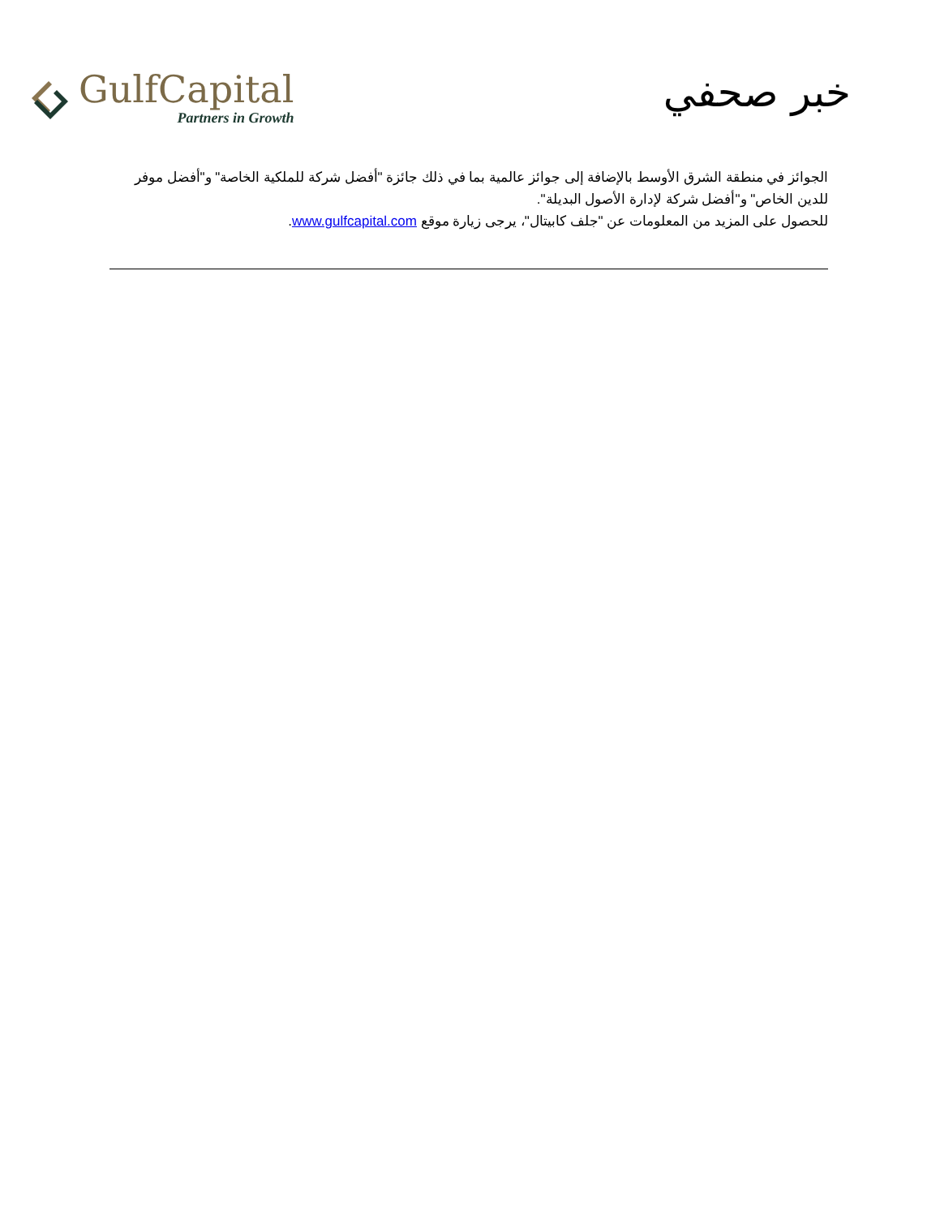GulfCapital
Partners in Growth
خبر صحفي
الجوائز في منطقة الشرق الأوسط بالإضافة إلى جوائز عالمية بما في ذلك جائزة "أفضل شركة للملكية الخاصة" و"أفضل موفر للدين الخاص" و"أفضل شركة لإدارة الأصول البديلة".
للحصول على المزيد من المعلومات عن "جلف كابيتال"، يرجى زيارة موقع www.gulfcapital.com.